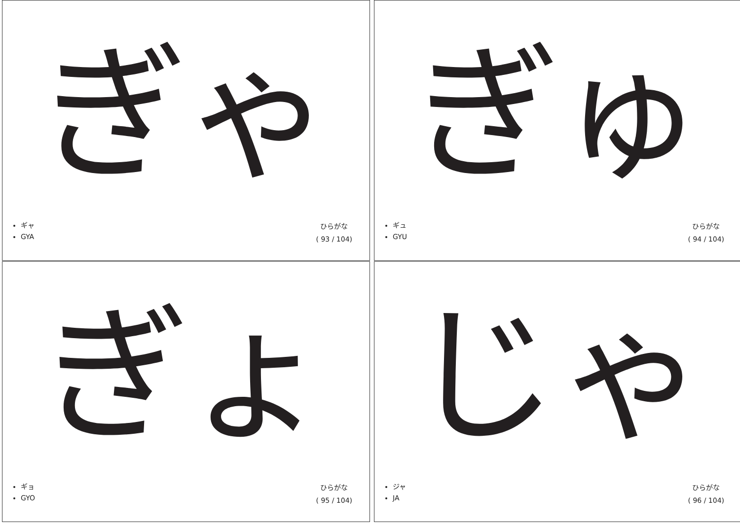ぎゃ
ギャ
GYA
ひらがな
( 93 / 104)
ぎゅ
ギュ
GYU
ひらがな
( 94 / 104)
ぎょ
ギョ
GYO
ひらがな
( 95 / 104)
じゃ
ジャ
JA
ひらがな
( 96 / 104)